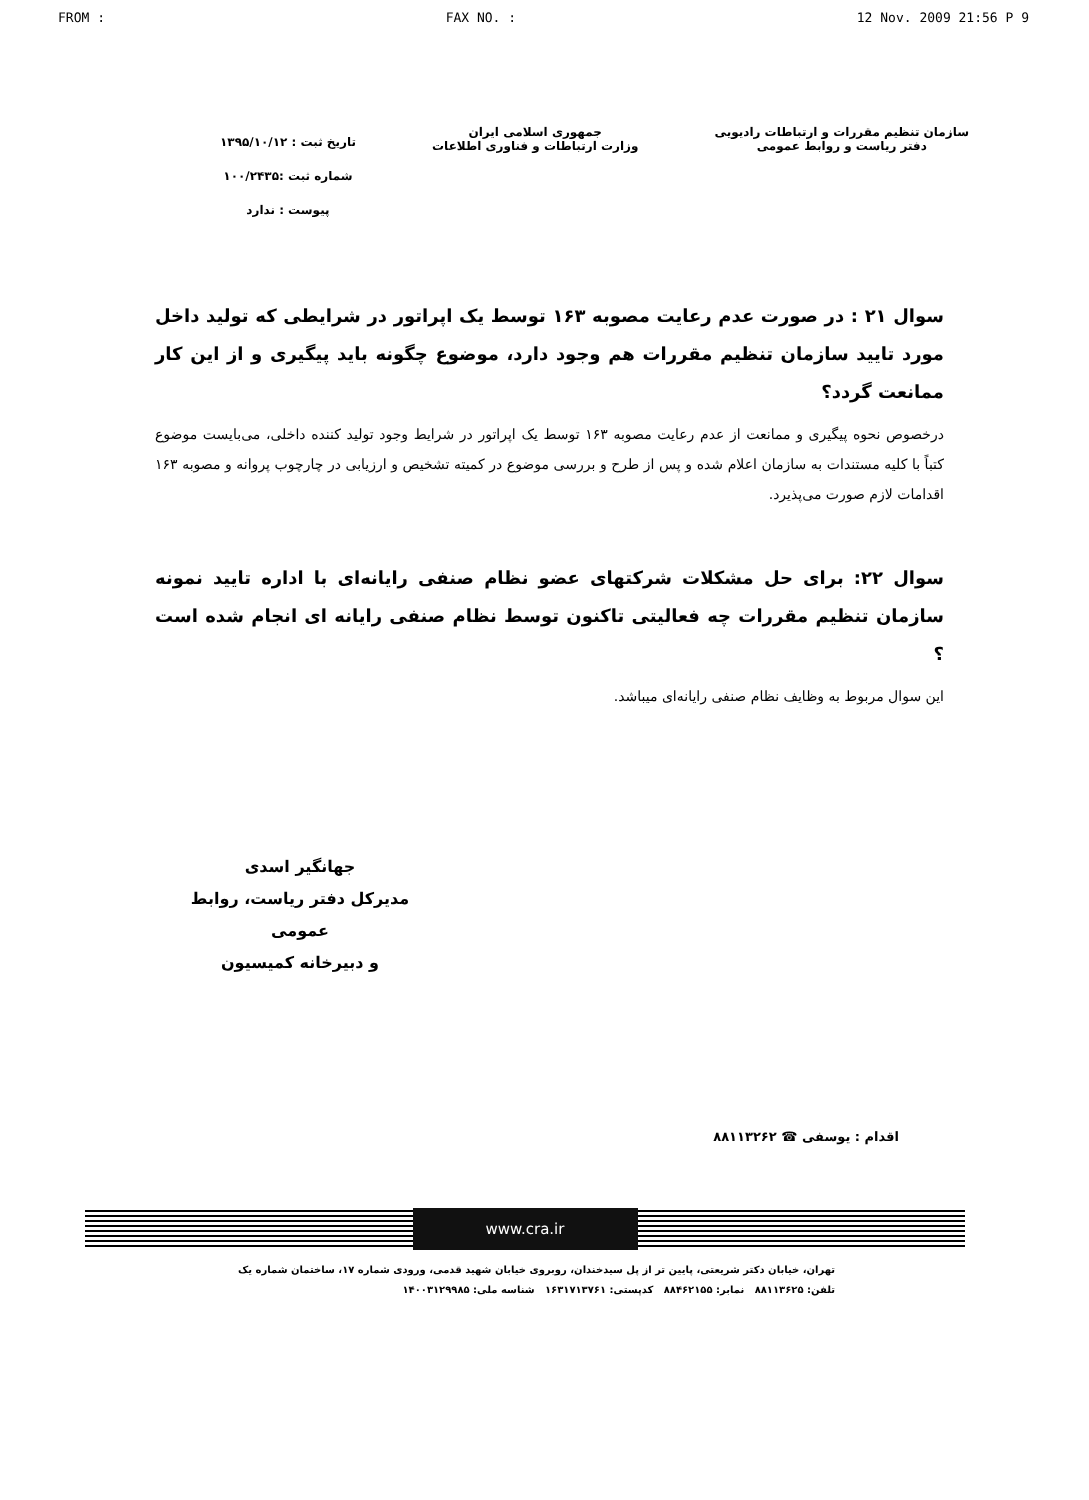FROM : FAX NO. : 12 Nov. 2009 21:56 P 9
سازمان تنظیم مقررات و ارتباطات رادیویی
دفتر ریاست و روابط عمومی
جمهوری اسلامی ایران
وزارت ارتباطات و فناوری اطلاعات
تاریخ ثبت : ۱۳۹۵/۱۰/۱۲
شماره ثبت :۱۰۰/۲۴۳۵
پیوست : ندارد
سوال ۲۱ : در صورت عدم رعایت مصوبه ۱۶۳ توسط یک اپراتور در شرایطی که تولید داخل مورد تایید سازمان تنظیم مقررات هم وجود دارد، موضوع چگونه باید پیگیری و از این کار ممانعت گردد؟
درخصوص نحوه پیگیری و ممانعت از عدم رعایت مصوبه ۱۶۳ توسط یک اپراتور در شرایط وجود تولید کننده داخلی، می‌بایست موضوع کتباً با کلیه مستندات به سازمان اعلام شده و پس از طرح و بررسی موضوع در کمیته تشخیص و ارزیابی در چارچوب پروانه و مصوبه ۱۶۳ اقدامات لازم صورت می‌پذیرد.
سوال ۲۲: برای حل مشکلات شرکتهای عضو نظام صنفی رایانه‌ای با اداره تایید نمونه سازمان تنظیم مقررات چه فعالیتی تاکنون توسط نظام صنفی رایانه ای انجام شده است ؟
این سوال مربوط به وظایف نظام صنفی رایانه‌ای میباشد.
جهانگیر اسدی
مدیرکل دفتر ریاست، روابط عمومی
و دبیرخانه کمیسیون
اقدام : یوسفی ☎ ۸۸۱۱۳۲۶۲
www.cra.ir
تهران، خیابان دکتر شریعتی، پایین تر از پل سیدخندان، روبروی خیابان شهید قدمی، ورودی شماره ۱۷، ساختمان شماره یک
تلفن: ۸۸۱۱۳۶۲۵ نمابر: ۸۸۴۶۲۱۵۵ کدپستی: ۱۶۳۱۷۱۳۷۶۱ شناسه ملی: ۱۴۰۰۳۱۲۹۹۸۵